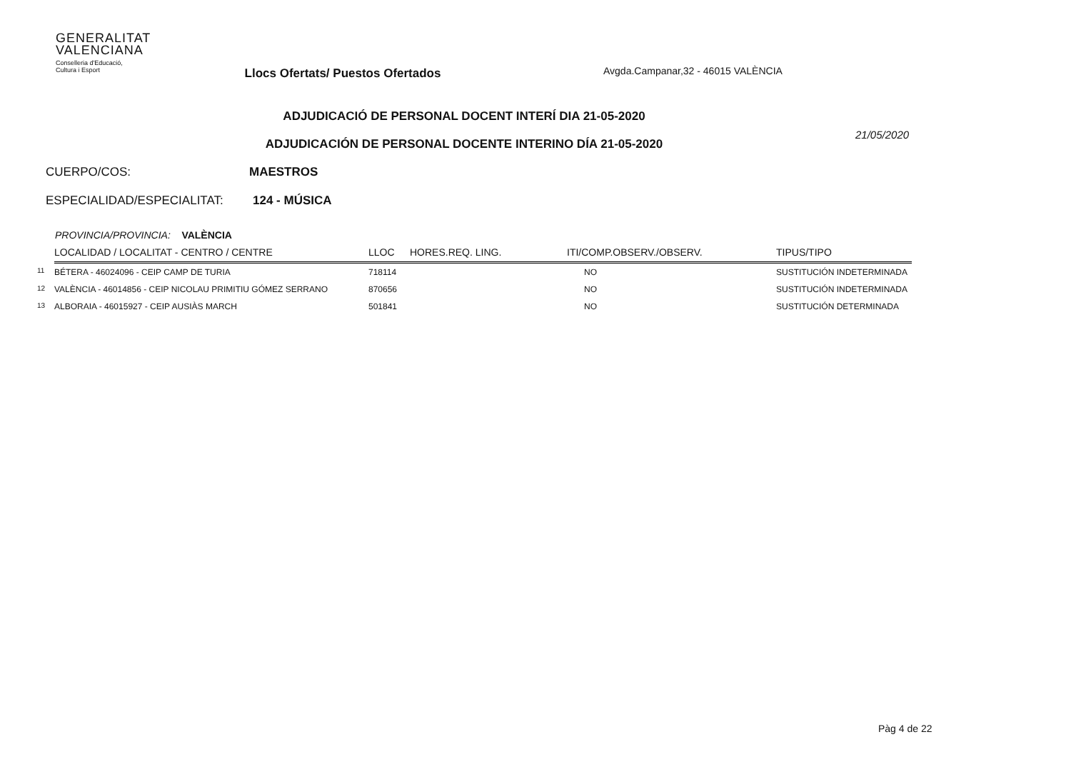GENERALITAT
VALENCIANA
Conselleria d'Educació,
Cultura i Esport
Llocs Ofertats/ Puestos Ofertados
Avgda.Campanar,32 - 46015 VALÈNCIA
ADJUDICACIÓ DE PERSONAL DOCENT INTERÍ DIA 21-05-2020
ADJUDICACIÓN DE PERSONAL DOCENTE INTERINO DÍA 21-05-2020
21/05/2020
CUERPO/COS: MAESTROS
ESPECIALIDAD/ESPECIALITAT: 124 - MÚSICA
PROVINCIA/PROVINCIA: VALÈNCIA
| | LOCALIDAD / LOCALITAT - CENTRO / CENTRE | LLOC | HORES.REQ. LING. | ITI/COMP.OBSERV./OBSERV. | TIPUS/TIPO |
| --- | --- | --- | --- | --- | --- |
| 11 | BÉTERA - 46024096 - CEIP CAMP DE TURIA | 718114 | | NO | SUSTITUCIÓN INDETERMINADA |
| 12 | VALÈNCIA - 46014856 - CEIP NICOLAU PRIMITIU GÓMEZ SERRANO | 870656 | | NO | SUSTITUCIÓN INDETERMINADA |
| 13 | ALBORAIA - 46015927 - CEIP AUSIÀS MARCH | 501841 | | NO | SUSTITUCIÓN DETERMINADA |
Pàg 4 de 22